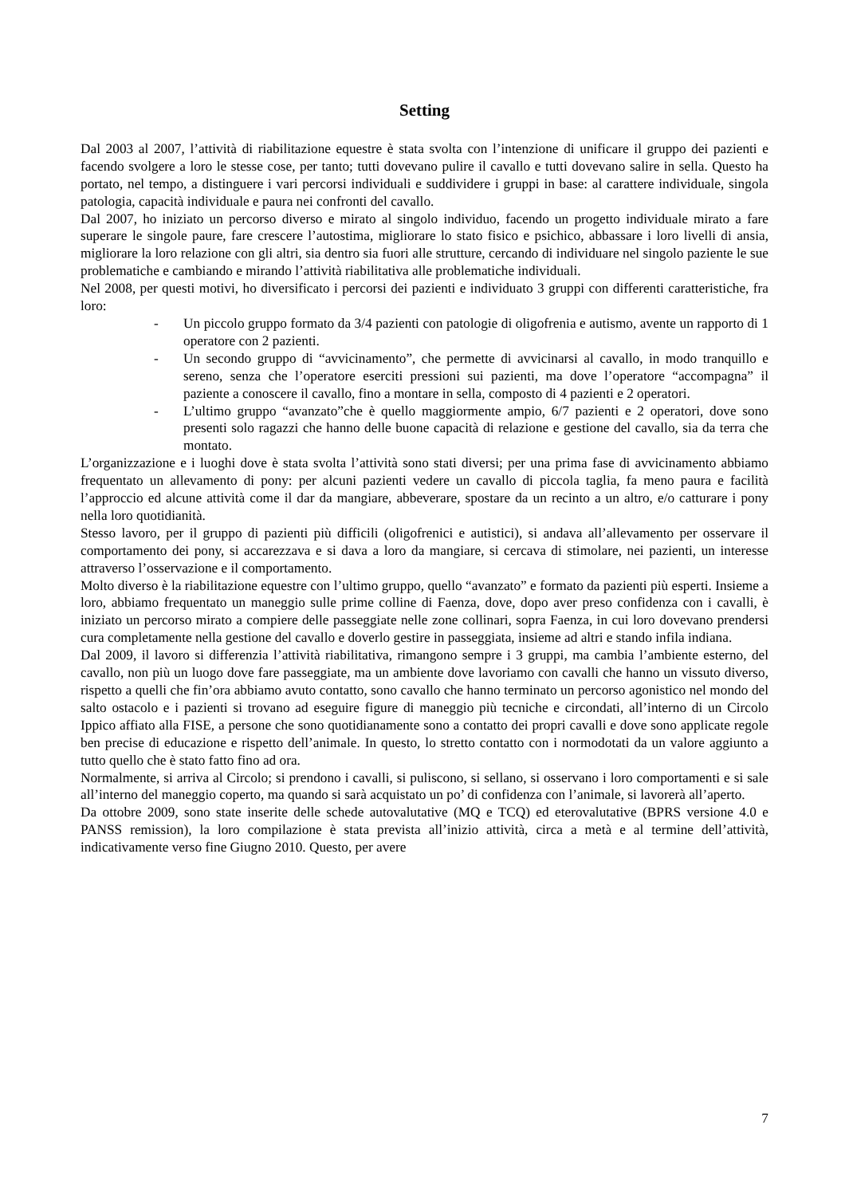Setting
Dal 2003 al 2007, l’attività di riabilitazione equestre è stata svolta con l’intenzione di unificare il gruppo dei pazienti e facendo svolgere a loro le stesse cose, per tanto; tutti dovevano pulire il cavallo e tutti dovevano salire in sella. Questo ha portato, nel tempo, a distinguere i vari percorsi individuali e suddividere i gruppi in base: al carattere individuale, singola patologia, capacità individuale e paura nei confronti del cavallo.
Dal 2007, ho iniziato un percorso diverso e mirato al singolo individuo, facendo un progetto individuale mirato a fare superare le singole paure, fare crescere l’autostima, migliorare lo stato fisico e psichico, abbassare i loro livelli di ansia, migliorare la loro relazione con gli altri, sia dentro sia fuori alle strutture, cercando di individuare nel singolo paziente le sue problematiche e cambiando e mirando l’attività riabilitativa alle problematiche individuali.
Nel 2008, per questi motivi, ho diversificato i percorsi dei pazienti e individuato 3 gruppi con differenti caratteristiche, fra loro:
- Un piccolo gruppo formato da 3/4 pazienti con patologie di oligofrenia e autismo, avente un rapporto di 1 operatore con 2 pazienti.
- Un secondo gruppo di “avvicinamento”, che permette di avvicinarsi al cavallo, in modo tranquillo e sereno, senza che l’operatore eserciti pressioni sui pazienti, ma dove l’operatore “accompagna” il paziente a conoscere il cavallo, fino a montare in sella, composto di 4 pazienti e 2 operatori.
- L’ultimo gruppo “avanzato”che è quello maggiormente ampio, 6/7 pazienti e 2 operatori, dove sono presenti solo ragazzi che hanno delle buone capacità di relazione e gestione del cavallo, sia da terra che montato.
L’organizzazione e i luoghi dove è stata svolta l’attività sono stati diversi; per una prima fase di avvicinamento abbiamo frequentato un allevamento di pony: per alcuni pazienti vedere un cavallo di piccola taglia, fa meno paura e facilità l’approccio ed alcune attività come il dar da mangiare, abbeverare, spostare da un recinto a un altro, e/o catturare i pony nella loro quotidianità.
Stesso lavoro, per il gruppo di pazienti più difficili (oligofrenici e autistici), si andava all’allevamento per osservare il comportamento dei pony, si accarezzava e si dava a loro da mangiare, si cercava di stimolare, nei pazienti, un interesse attraverso l’osservazione e il comportamento.
Molto diverso è la riabilitazione equestre con l’ultimo gruppo, quello “avanzato” e formato da pazienti più esperti. Insieme a loro, abbiamo frequentato un maneggio sulle prime colline di Faenza, dove, dopo aver preso confidenza con i cavalli, è iniziato un percorso mirato a compiere delle passeggiate nelle zone collinari, sopra Faenza, in cui loro dovevano prendersi cura completamente nella gestione del cavallo e doverlo gestire in passeggiata, insieme ad altri e stando infila indiana.
Dal 2009, il lavoro si differenzia l’attività riabilitativa, rimangono sempre i 3 gruppi, ma cambia l’ambiente esterno, del cavallo, non più un luogo dove fare passeggiate, ma un ambiente dove lavoriamo con cavalli che hanno un vissuto diverso, rispetto a quelli che fin’ora abbiamo avuto contatto, sono cavallo che hanno terminato un percorso agonistico nel mondo del salto ostacolo e i pazienti si trovano ad eseguire figure di maneggio più tecniche e circondati, all’interno di un Circolo Ippico affiato alla FISE, a persone che sono quotidianamente sono a contatto dei propri cavalli e dove sono applicate regole ben precise di educazione e rispetto dell’animale. In questo, lo stretto contatto con i normodotati da un valore aggiunto a tutto quello che è stato fatto fino ad ora.
Normalmente, si arriva al Circolo; si prendono i cavalli, si puliscono, si sellano, si osservano i loro comportamenti e si sale all’interno del maneggio coperto, ma quando si sarà acquistato un po’ di confidenza con l’animale, si lavorerà all’aperto.
Da ottobre 2009, sono state inserite delle schede autovalutative (MQ e TCQ) ed eterovalutative (BPRS versione 4.0 e PANSS remission), la loro compilazione è stata prevista all’inizio attività, circa a metà e al termine dell’attività, indicativamente verso fine Giugno 2010. Questo, per avere
7